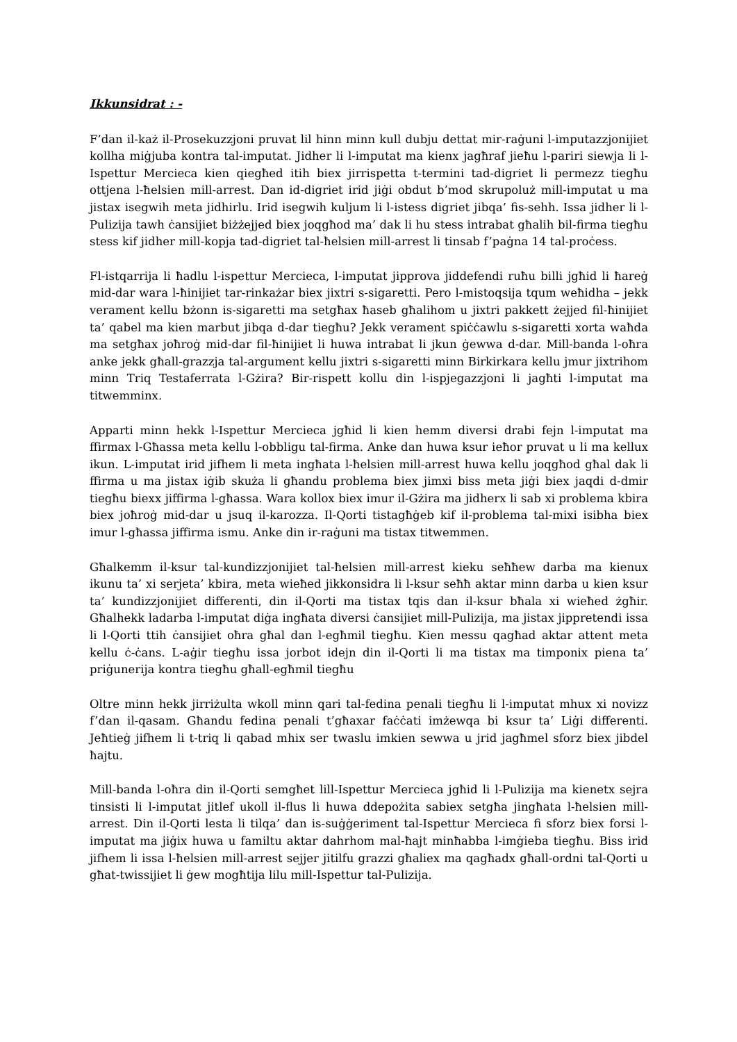Ikkunsidrat : -
F’dan il-każ il-Prosekuzzjoni pruvat lil hinn minn kull dubju dettat mir-raġuni l-imputazzjonijiet kollha miġjuba kontra tal-imputat. Jidher li l-imputat ma kienx jagħraf jieħu l-pariri siewja li l-Ispettur Mercieca kien qiegħed itih biex jirrispetta t-termini tad-digriet li permezz tiegħu ottjena l-ħelsien mill-arrest. Dan id-digriet irid jiġi obdut b’mod skrupoluż mill-imputat u ma jistax isegwih meta jidhirlu. Irid isegwih kuljum li l-istess digriet jibqa’ fis-sehh. Issa jidher li l-Pulizija tawh ċansijiet biżżejjed biex joqgħod ma’ dak li hu stess intrabat għalih bil-firma tiegħu stess kif jidher mill-kopja tad-digriet tal-ħelsien mill-arrest li tinsab f’paġna 14 tal-proċess.
Fl-istqarrija li ħadlu l-ispettur Mercieca, l-imputat jipprova jiddefendi ruħu billi jgħid li ħareġ mid-dar wara l-ħinijiet tar-rinkażar biex jixtri s-sigaretti. Pero l-mistoqsija tqum weħidha – jekk verament kellu bżonn is-sigaretti ma setgħax ħaseb għalihom u jixtri pakkett żejjed fil-ħinijiet ta’ qabel ma kien marbut jibqa d-dar tiegħu? Jekk verament spiċċawlu s-sigaretti xorta waħda ma setgħax joħroġ mid-dar fil-ħinijiet li huwa intrabat li jkun ġewwa d-dar. Mill-banda l-oħra anke jekk għall-grazzja tal-argument kellu jixtri s-sigaretti minn Birkirkara kellu jmur jixtrihom minn Triq Testaferrata l-Gżira? Bir-rispett kollu din l-ispjegazzjoni li jagħti l-imputat ma titwemminx.
Apparti minn hekk l-Ispettur Mercieca jgħid li kien hemm diversi drabi fejn l-imputat ma ffirmax l-Għassa meta kellu l-obbligu tal-firma. Anke dan huwa ksur ieħor pruvat u li ma kellux ikun. L-imputat irid jifhem li meta ingħata l-ħelsien mill-arrest huwa kellu joqgħod għal dak li ffirma u ma jistax iġib skuża li għandu problema biex jimxi biss meta jiġi biex jaqdi d-dmir tiegħu biexx jiffirma l-għassa. Wara kollox biex imur il-Gżira ma jidherx li sab xi problema kbira biex joħroġ mid-dar u jsuq il-karozza. Il-Qorti tistagħġeb kif il-problema tal-mixi isibha biex imur l-għassa jiffirma ismu. Anke din ir-raġuni ma tistax titwemmen.
Għalkemm il-ksur tal-kundizzjonijiet tal-ħelsien mill-arrest kieku seħħew darba ma kienux ikunu ta’ xi serjeta’ kbira, meta wieħed jikkonsidra li l-ksur seħħ aktar minn darba u kien ksur ta’ kundizzjonijiet differenti, din il-Qorti ma tistax tqis dan il-ksur bħala xi wieħed żgħir. Għalhekk ladarba l-imputat diġa ingħata diversi ċansijiet mill-Pulizija, ma jistax jippretendi issa li l-Qorti ttih ċansijiet oħra għal dan l-egħmil tiegħu. Kien messu qagħad aktar attent meta kellu ċ-ċans. L-aġir tiegħu issa jorbot idejn din il-Qorti li ma tistax ma timponix piena ta’ priġunerija kontra tiegħu għall-egħmil tiegħu
Oltre minn hekk jirriżulta wkoll minn qari tal-fedina penali tiegħu li l-imputat mhux xi novizz f’dan il-qasam. Għandu fedina penali t’għaxar faċċati imżewqa bi ksur ta’ Liġi differenti. Jeħtieġ jifhem li t-triq li qabad mhix ser twaslu imkien sewwa u jrid jagħmel sforz biex jibdel ħajtu.
Mill-banda l-oħra din il-Qorti semgħet lill-Ispettur Mercieca jgħid li l-Pulizija ma kienetx sejra tinsisti li l-imputat jitlef ukoll il-flus li huwa ddepożita sabiex setgħa jingħata l-ħelsien mill-arrest. Din il-Qorti lesta li tilqa’ dan is-suġġeriment tal-Ispettur Mercieca fi sforz biex forsi l-imputat ma jiġix huwa u familtu aktar dahrhom mal-ħajt minħabba l-imġieba tiegħu. Biss irid jifhem li issa l-ħelsien mill-arrest sejjer jitilfu grazzi għaliex ma qagħadx għall-ordni tal-Qorti u għat-twissijiet li ġew mogħtija lilu mill-Ispettur tal-Pulizija.